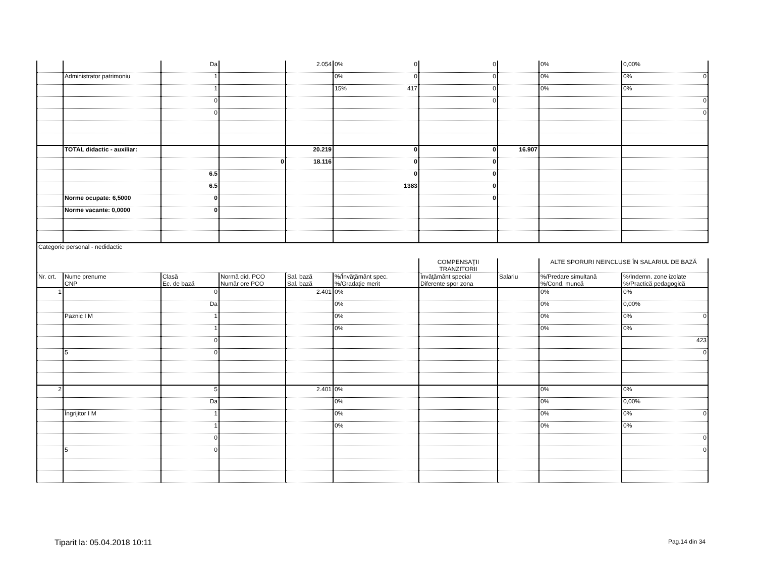| | | Da | | 2.054 | 0% 0 | 0 | | 0% | 0,00% |
| | Administrator patrimoniu | 1 | | | 0% 0 | 0 | | 0% | 0% 0 |
| | | 1 | | | 15% 417 | 0 | | 0% | 0% |
| | | 0 | | | | 0 | | | 0 |
| | | 0 | | | | | | | 0 |
| | TOTAL didactic - auxiliar: | | | 20.219 | 0 | 0 | 16.907 | | |
| | | | 0 | 18.116 | 0 | 0 | | | |
| | | 6.5 | | | 0 | 0 | | | |
| | | 6.5 | | | 1383 | 0 | | | |
| | Norme ocupate: 6,5000 | 0 | | | | 0 | | | |
| | Norme vacante: 0,0000 | 0 | | | | | | | |
| Categorie personal - nedidactic | | | | | | | | | |
| | | | | | | COMPENSAŢII TRANZITORII | | ALTE SPORURI NEINCLUSE ÎN SALARIUL DE BAZĂ | |
| Nr. crt. | Nume prenume CNP | Clasă Ec. de bază | Normă did. PCO Număr ore PCO | Sal. bază Sal. bază | %/Învăţământ spec. %/Gradaţie merit | Învăţământ special Diferente spor zona | Salariu | %/Predare simultană %/Cond. muncă | %/Indemn. zone izolate %/Practică pedagogică |
| 1 | | 0 | | 2.401 | 0% | | | 0% | 0% |
| | | Da | | | 0% | | | 0% | 0,00% |
| | Paznic I M | 1 | | | 0% | | | 0% | 0% 0 |
| | | 1 | | | 0% | | | 0% | 0% |
| | | 0 | | | | | | | 423 |
| | 5 | 0 | | | | | | | 0 |
| 2 | | 5 | | 2.401 | 0% | | | 0% | 0% |
| | | Da | | | 0% | | | 0% | 0,00% |
| | Îngrijitor I M | 1 | | | 0% | | | 0% | 0% 0 |
| | | 1 | | | 0% | | | 0% | 0% |
| | | 0 | | | | | | | 0 |
| | 5 | 0 | | | | | | | 0 |
Tiparit la: 05.04.2018 10:11 Pag.14 din 34